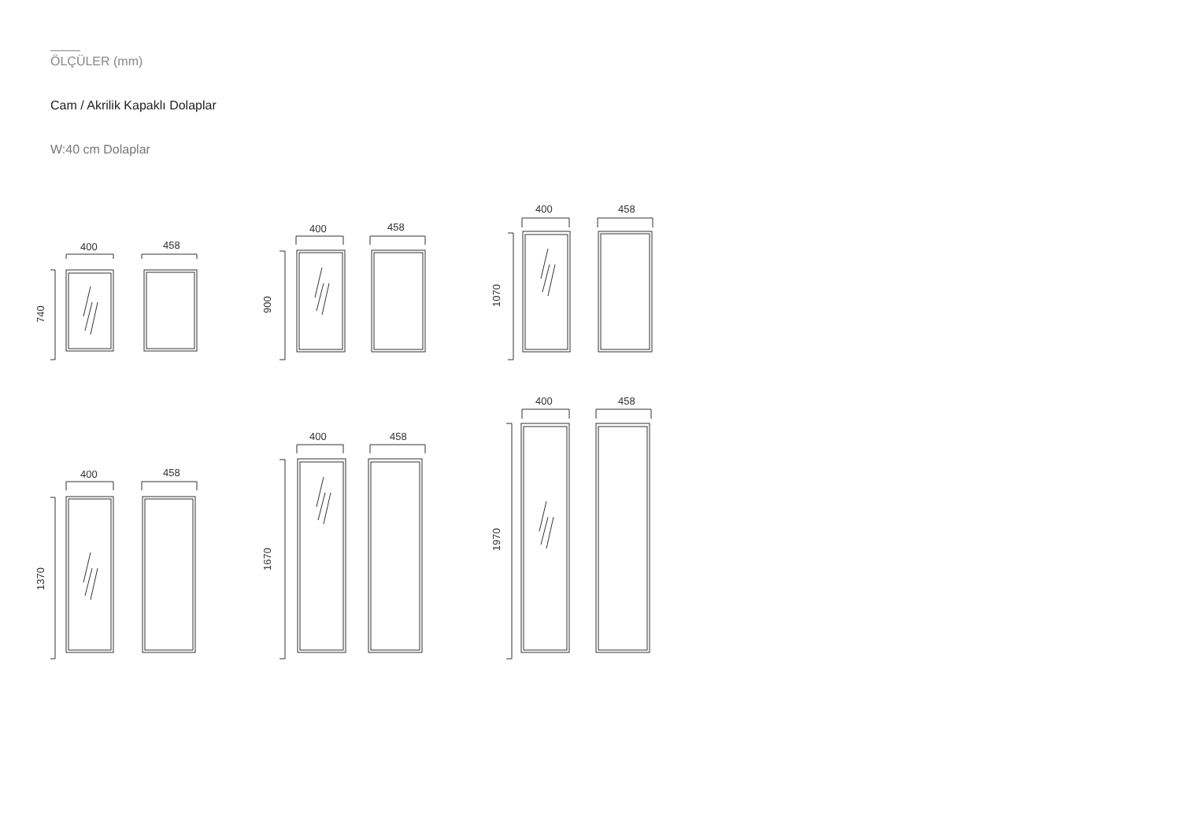ÖLÇÜLER (mm)
Cam / Akrilik Kapaklı Dolaplar
W:40 cm Dolaplar
400
458
740
400
458
900
400
458
1070
400
458
1370
400
458
1670
400
458
1970